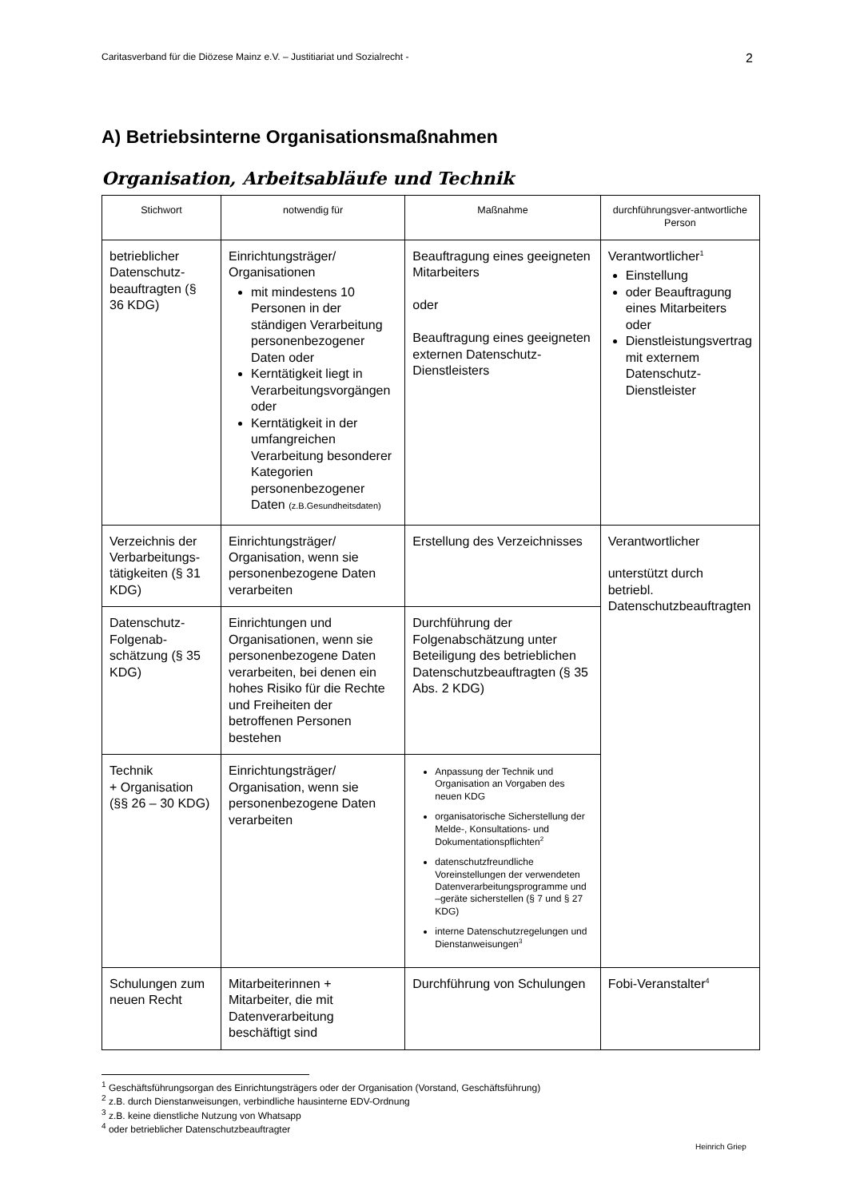Caritasverband für die Diözese Mainz e.V. – Justitiariat und Sozialrecht - 2
A) Betriebsinterne Organisationsmaßnahmen
Organisation, Arbeitsabläufe und Technik
| Stichwort | notwendig für | Maßnahme | durchführungsver-antwortliche Person |
| --- | --- | --- | --- |
| betrieblicher Datenschutz-beauftragten (§ 36 KDG) | Einrichtungsträger/ Organisationen mit mindestens 10 Personen in der ständigen Verarbeitung personenbezogener Daten oder Kerntätigkeit liegt in Verarbeitungsvorgängen oder Kerntätigkeit in der umfangreichen Verarbeitung besonderer Kategorien personenbezogener Daten (z.B.Gesundheitsdaten) | Beauftragung eines geeigneten Mitarbeiters oder Beauftragung eines geeigneten externen Datenschutz-Dienstleisters | Verantwortlicher<sup>1</sup> Einstellung oder Beauftragung eines Mitarbeiters oder Dienstleistungsvertrag mit externem Datenschutz-Dienstleister |
| Verzeichnis der Verbarbeitungs-tätigkeiten (§ 31 KDG) | Einrichtungsträger/ Organisation, wenn sie personenbezogene Daten verarbeiten | Erstellung des Verzeichnisses | Verantwortlicher unterstützt durch betriebl. Datenschutzbeauftragten |
| Datenschutz-Folgenab-schätzung (§ 35 KDG) | Einrichtungen und Organisationen, wenn sie personenbezogene Daten verarbeiten, bei denen ein hohes Risiko für die Rechte und Freiheiten der betroffenen Personen bestehen | Durchführung der Folgenabschätzung unter Beteiligung des betrieblichen Datenschutzbeauftragten (§ 35 Abs. 2 KDG) | |
| Technik + Organisation (§§ 26 – 30 KDG) | Einrichtungsträger/ Organisation, wenn sie personenbezogene Daten verarbeiten | Anpassung der Technik und Organisation an Vorgaben des neuen KDG organisatorische Sicherstellung der Melde-, Konsultations- und Dokumentationspflichten<sup>2</sup> datenschutzfreundliche Voreinstellungen der verwendeten Datenverarbeitungsprogramme und –geräte sicherstellen (§ 7 und § 27 KDG) interne Datenschutzregelungen und Dienstanweisungen<sup>3</sup> | |
| Schulungen zum neuen Recht | Mitarbeiterinnen + Mitarbeiter, die mit Datenverarbeitung beschäftigt sind | Durchführung von Schulungen | Fobi-Veranstalter<sup>4</sup> |
<sup>1</sup> Geschäftsführungsorgan des Einrichtungsträgers oder der Organisation (Vorstand, Geschäftsführung)
<sup>2</sup> z.B. durch Dienstanweisungen, verbindliche hausinterne EDV-Ordnung
<sup>3</sup> z.B. keine dienstliche Nutzung von Whatsapp
<sup>4</sup> oder betrieblicher Datenschutzbeauftragter
Heinrich Griep